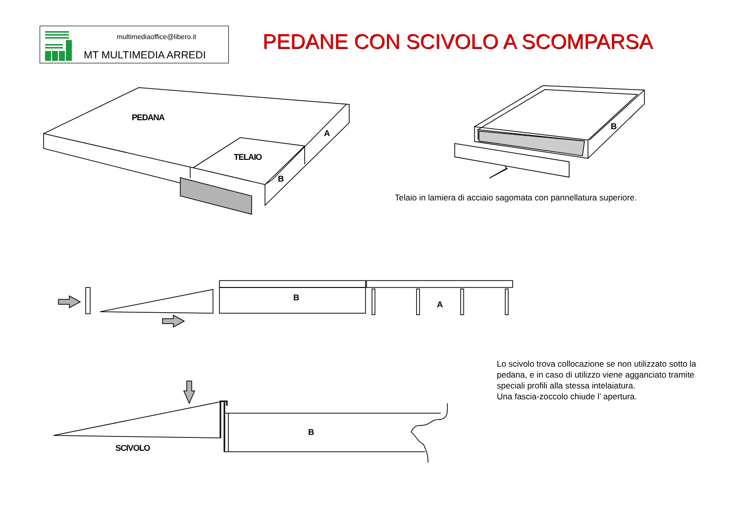multimediaoffice@libero.it
MT MULTIMEDIA ARREDI
PEDANE CON SCIVOLO A SCOMPARSA
PEDANA
TELAIO
A
B
B
B
A
B
SCIVOLO
Telaio in lamiera di acciaio sagomata con pannellatura superiore.
Lo scivolo trova collocazione se non utilizzato sotto la pedana, e in caso di utilizzo viene agganciato tramite speciali profili alla stessa intelaiatura.
Una fascia-zoccolo chiude l’ apertura.